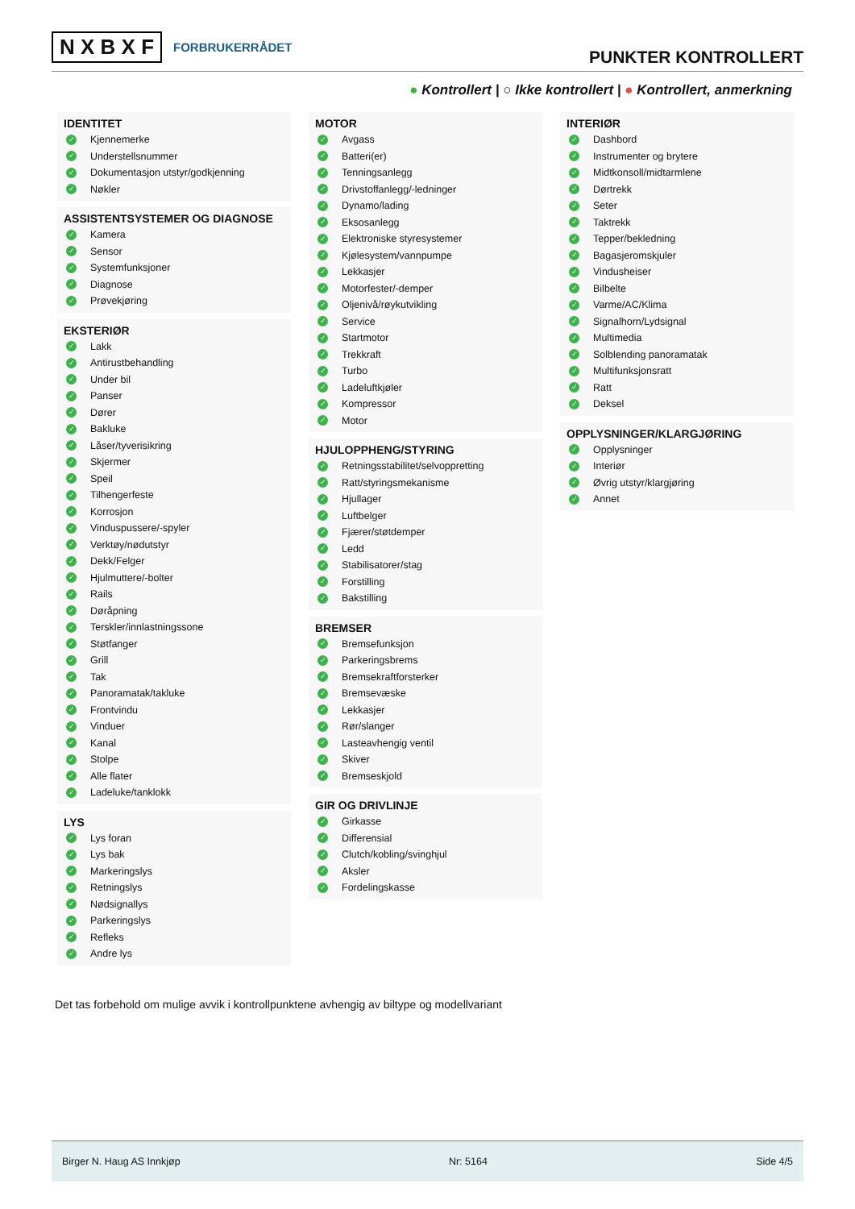N X B X F FORBRUKERRÅDET
PUNKTER KONTROLLERT
● Kontrollert | ○ Ikke kontrollert | ● Kontrollert, anmerkning
IDENTITET
✓ Kjennemerke
✓ Understellsnummer
✓ Dokumentasjon utstyr/godkjenning
✓ Nøkler
ASSISTENTSYSTEMER OG DIAGNOSE
✓ Kamera
✓ Sensor
✓ Systemfunksjoner
✓ Diagnose
✓ Prøvekjøring
EKSTERIØR
✓ Lakk
✓ Antirustbehandling
✓ Under bil
✓ Panser
✓ Dører
✓ Bakluke
✓ Låser/tyverisikring
✓ Skjermer
✓ Speil
✓ Tilhengerfeste
✓ Korrosjon
✓ Vinduspussere/-spyler
✓ Verktøy/nødutstyr
✓ Dekk/Felger
✓ Hjulmuttere/-bolter
✓ Rails
✓ Døråpning
✓ Terskler/innlastningssone
✓ Støtfanger
✓ Grill
✓ Tak
✓ Panoramatak/takluke
✓ Frontvindu
✓ Vinduer
✓ Kanal
✓ Stolpe
✓ Alle flater
✓ Ladeluke/tanklokk
LYS
✓ Lys foran
✓ Lys bak
✓ Markeringslys
✓ Retningslys
✓ Nødsignallys
✓ Parkeringslys
✓ Refleks
✓ Andre lys
MOTOR
✓ Avgass
✓ Batteri(er)
✓ Tenningsanlegg
✓ Drivstoffanlegg/-ledninger
✓ Dynamo/lading
✓ Eksosanlegg
✓ Elektroniske styresystemer
✓ Kjølesystem/vannpumpe
✓ Lekkasjer
✓ Motorfester/-demper
✓ Oljenivå/røykutvikling
✓ Service
✓ Startmotor
✓ Trekkraft
✓ Turbo
✓ Ladeluftkjøler
✓ Kompressor
✓ Motor
HJULOPPHENG/STYRING
✓ Retningsstabilitet/selvoppretting
✓ Ratt/styringsmekanisme
✓ Hjullager
✓ Luftbelger
✓ Fjærer/støtdemper
✓ Ledd
✓ Stabilisatorer/stag
✓ Forstilling
✓ Bakstilling
BREMSER
✓ Bremsefunksjon
✓ Parkeringsbrems
✓ Bremsekraftforsterker
✓ Bremsevæske
✓ Lekkasjer
✓ Rør/slanger
✓ Lasteavhengig ventil
✓ Skiver
✓ Bremseskjold
GIR OG DRIVLINJE
✓ Girkasse
✓ Differensial
✓ Clutch/kobling/svinghjul
✓ Aksler
✓ Fordelingskasse
INTERIØR
✓ Dashbord
✓ Instrumenter og brytere
✓ Midtkonsoll/midtarmlene
✓ Dørtrekk
✓ Seter
✓ Taktrekk
✓ Tepper/bekledning
✓ Bagasjeromskjuler
✓ Vindusheiser
✓ Bilbelte
✓ Varme/AC/Klima
✓ Signalhorn/Lydsignal
✓ Multimedia
✓ Solblending panoramatak
✓ Multifunksjonsratt
✓ Ratt
✓ Deksel
OPPLYSNINGER/KLARGJØRING
✓ Opplysninger
✓ Interiør
✓ Øvrig utstyr/klargjøring
✓ Annet
Det tas forbehold om mulige avvik i kontrollpunktene avhengig av biltype og modellvariant
Birger N. Haug AS Innkjøp Nr: 5164 Side 4/5